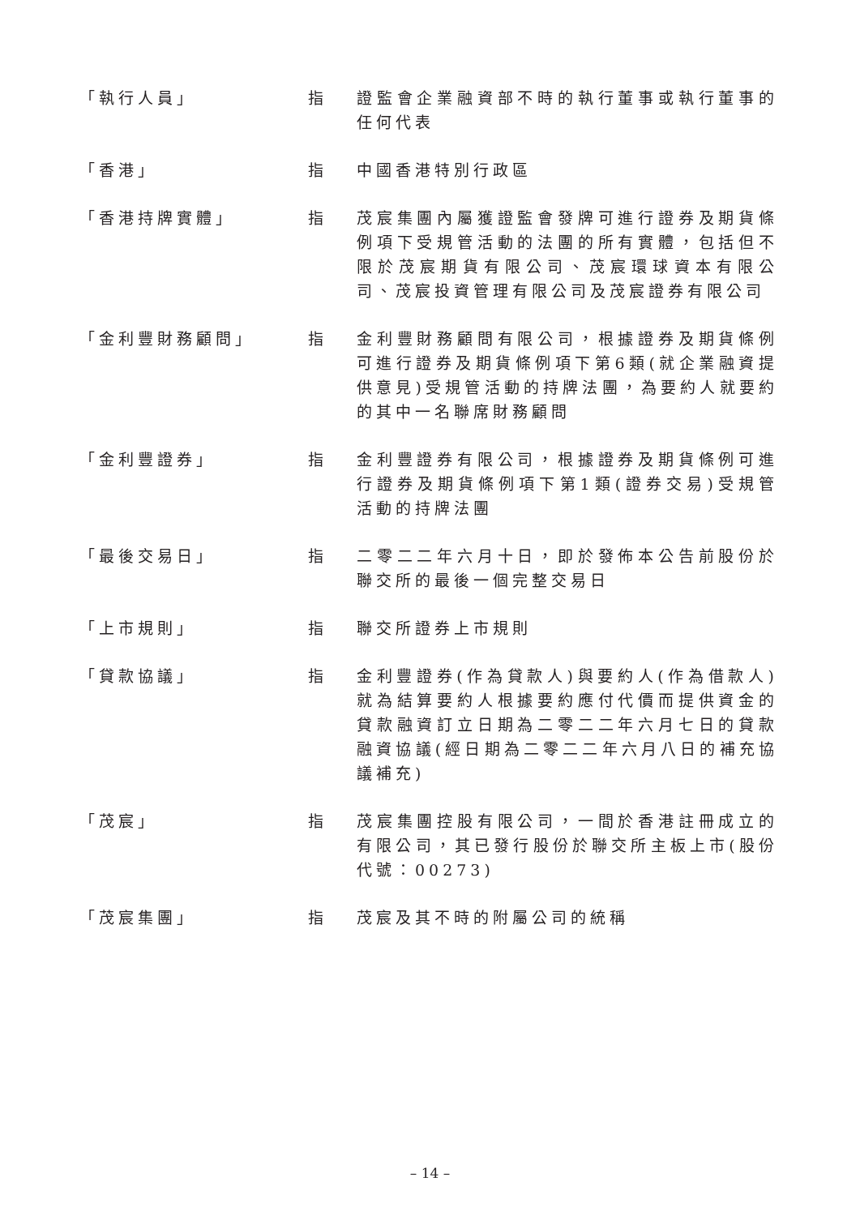「執行人員」 指 證監會企業融資部不時的執行董事或執行董事的任何代表
「香港」 指 中國香港特別行政區
「香港持牌實體」 指 茂宸集團內屬獲證監會發牌可進行證券及期貨條例項下受規管活動的法團的所有實體，包括但不限於茂宸期貨有限公司、茂宸環球資本有限公司、茂宸投資管理有限公司及茂宸證券有限公司
「金利豐財務顧問」 指 金利豐財務顧問有限公司，根據證券及期貨條例可進行證券及期貨條例項下第6類(就企業融資提供意見)受規管活動的持牌法團，為要約人就要約的其中一名聯席財務顧問
「金利豐證券」 指 金利豐證券有限公司，根據證券及期貨條例可進行證券及期貨條例項下第1類(證券交易)受規管活動的持牌法團
「最後交易日」 指 二零二二年六月十日，即於發佈本公告前股份於聯交所的最後一個完整交易日
「上市規則」 指 聯交所證券上市規則
「貸款協議」 指 金利豐證券(作為貸款人)與要約人(作為借款人)就為結算要約人根據要約應付代價而提供資金的貸款融資訂立日期為二零二二年六月七日的貸款融資協議(經日期為二零二二年六月八日的補充協議補充)
「茂宸」 指 茂宸集團控股有限公司，一間於香港註冊成立的有限公司，其已發行股份於聯交所主板上市(股份代號：00273)
「茂宸集團」 指 茂宸及其不時的附屬公司的統稱
– 14 –